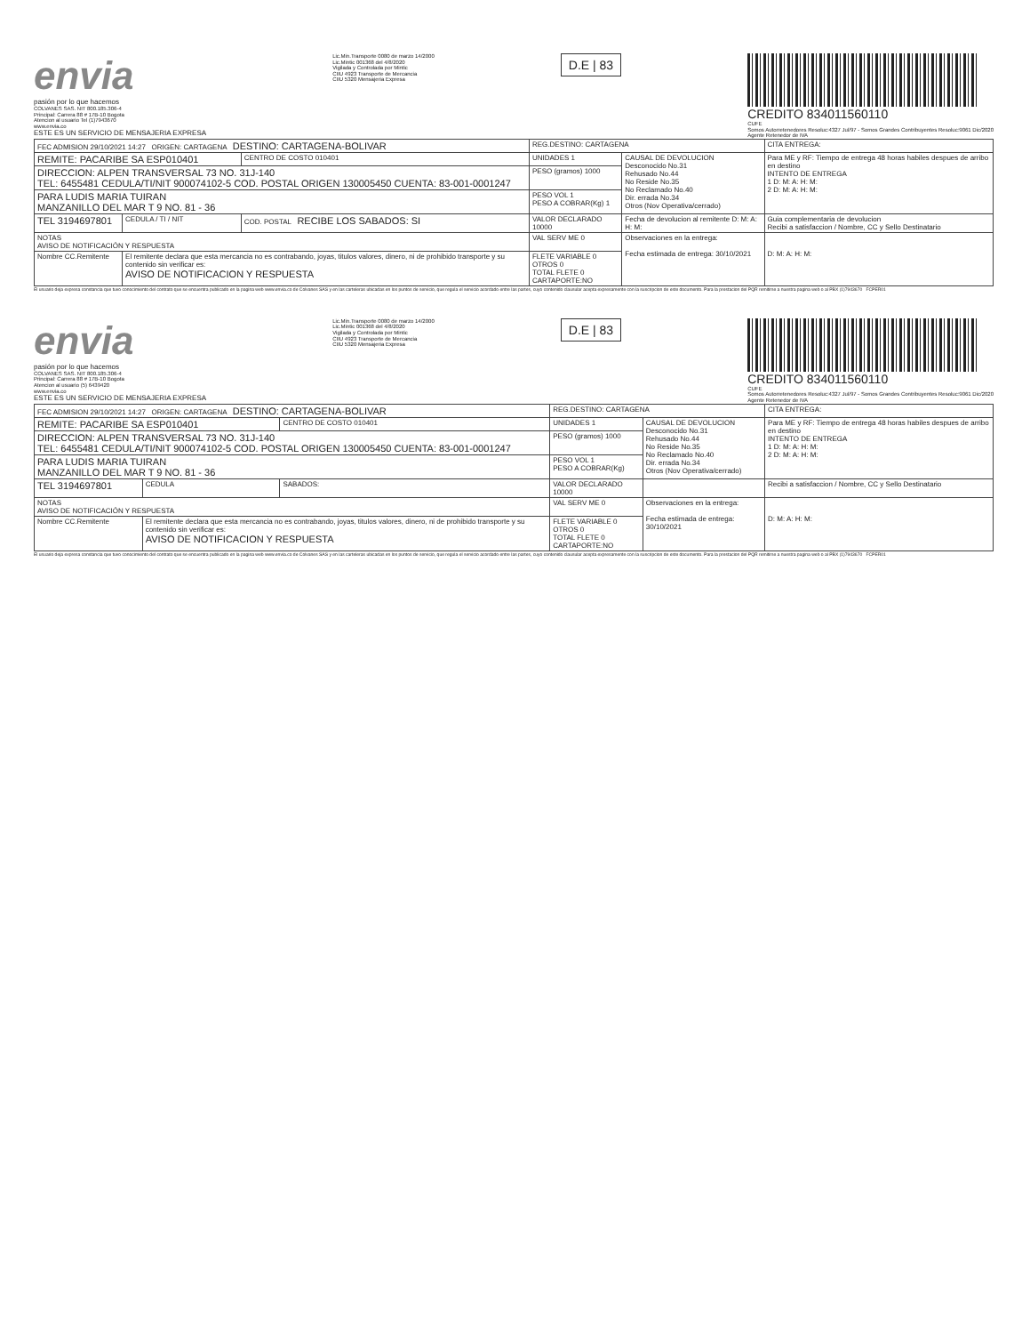envia
pasión por lo que hacemos
COLVANES SAS. NIT 800.185.306-4
Principal: Carrera 88 # 17B-10 Bogota
Atencion al usuario Tel (1)7943670
www.envia.co
ESTE ES UN SERVICIO DE MENSAJERIA EXPRESA
Lic.Min.Transporte 0080 de marzo 14/2000
Lic.Mintic 001368 del 4/8/2020
Vigilada y Controlada por Mintic
CIIU 4923 Transporte de Mercancia
CIIU 5320 Mensajeria Expresa
D.E | 83
CREDITO 834011560110
CUFE
Somos Autorretenedores Resoluc:4327 Jul/97 - Somos Grandes Contribuyentes Resoluc:9061 Dic/2020
Agente Retenedor de IVA
| FEC ADMISION 29/10/2021 14:27 ORIGEN: CARTAGENA DESTINO: CARTAGENA-BOLIVAR | | | REG.DESTINO: CARTAGENA | | CITA ENTREGA: |
| REMITE: PACARIBE SA ESP010401 | | CENTRO DE COSTO 010401 | UNIDADES 1 | CAUSAL DE DEVOLUCION Desconocido No.31 Rehusado No.44 No Reside No.35 No Reclamado No.40 Dir. errada No.34 Otros (Nov Operativa/cerrado) | Para ME y RF: Tiempo de entrega 48 horas habiles despues de arribo en destino INTENTO DE ENTREGA 1 D: M: A: H: M: 2 D: M: A: H: M: |
| DIRECCION: ALPEN TRANSVERSAL 73 NO. 31J-140 TEL: 6455481 CEDULA/TI/NIT 900074102-5 COD. POSTAL ORIGEN 130005450 CUENTA: 83-001-0001247 | | | PESO (gramos) 1000 | | |
| PARA LUDIS MARIA TUIRAN MANZANILLO DEL MAR T 9 NO. 81 - 36 | | | PESO VOL 1 PESO A COBRAR(Kg) 1 | | |
| TEL 3194697801 | CEDULA / TI / NIT | COD. POSTAL RECIBE LOS SABADOS: SI | VALOR DECLARADO 10000 | Fecha de devolucion al remitente D: M: A: H: M: | Guia complementaria de devolucion Recibi a satisfaccion / Nombre, CC y Sello Destinatario |
| NOTAS AVISO DE NOTIFICACIÓN Y RESPUESTA | | | VAL SERV ME 0 | Observaciones en la entrega: Fecha estimada de entrega: 30/10/2021 | D: M: A: H: M: |
| Nombre CC.Remitente | El remitente declara que esta mercancia no es contrabando, joyas, titulos valores, dinero, ni de prohibido transporte y su contenido sin verificar es: AVISO DE NOTIFICACION Y RESPUESTA | | FLETE VARIABLE 0 OTROS 0 TOTAL FLETE 0 CARTAPORTE:NO | | |
El usuario deja expresa constancia que tuvo conocimiento del contrato que se encuentra publicado en la pagina web www.envia.co de Colvanes SAS y en las carteleras ubicadas en los puntos de servicio, que regula el servicio acordado entre las partes, cuyo contenido clausular acepta expresamente con la suscripcion de este documento. Para la prestacion del PQR remitirse a nuestra pagina web o al PBX (1)7943670 FCPER01
envia
pasión por lo que hacemos
COLVANES SAS. NIT 800.185.306-4
Principal: Carrera 88 # 17B-10 Bogota
Atencion al usuario (5) 6439420
www.envia.co
ESTE ES UN SERVICIO DE MENSAJERIA EXPRESA
Lic.Min.Transporte 0080 de marzo 14/2000
Lic.Mintic 001368 del 4/8/2020
Vigilada y Controlada por Mintic
CIIU 4923 Transporte de Mercancia
CIIU 5320 Mensajeria Expresa
D.E | 83
CREDITO 834011560110
CUFE
Somos Autorretenedores Resoluc:4327 Jul/97 - Somos Grandes Contribuyentes Resoluc:9061 Dic/2020
Agente Retenedor de IVA
| FEC ADMISION 29/10/2021 14:27 ORIGEN: CARTAGENA DESTINO: CARTAGENA-BOLIVAR | | | REG.DESTINO: CARTAGENA | | CITA ENTREGA: |
| REMITE: PACARIBE SA ESP010401 | | CENTRO DE COSTO 010401 | UNIDADES 1 | CAUSAL DE DEVOLUCION Desconocido No.31 Rehusado No.44 No Reside No.35 No Reclamado No.40 Dir. errada No.34 Otros (Nov Operativa/cerrado) | Para ME y RF: Tiempo de entrega 48 horas habiles despues de arribo en destino INTENTO DE ENTREGA 1 D: M: A: H: M: 2 D: M: A: H: M: |
| DIRECCION: ALPEN TRANSVERSAL 73 NO. 31J-140 TEL: 6455481 CEDULA/TI/NIT 900074102-5 COD. POSTAL ORIGEN 130005450 CUENTA: 83-001-0001247 | | | PESO (gramos) 1000 | | |
| PARA LUDIS MARIA TUIRAN MANZANILLO DEL MAR T 9 NO. 81 - 36 | | | PESO VOL 1 PESO A COBRAR(Kg) | | |
| TEL 3194697801 | CEDULA | SABADOS: | VALOR DECLARADO 10000 | | Recibi a satisfaccion / Nombre, CC y Sello Destinatario |
| NOTAS AVISO DE NOTIFICACIÓN Y RESPUESTA | | | VAL SERV ME 0 | Observaciones en la entrega: Fecha estimada de entrega: 30/10/2021 | D: M: A: H: M: |
| Nombre CC.Remitente | El remitente declara que esta mercancia no es contrabando, joyas, titulos valores, dinero, ni de prohibido transporte y su contenido sin verificar es: AVISO DE NOTIFICACION Y RESPUESTA | | FLETE VARIABLE 0 OTROS 0 TOTAL FLETE 0 CARTAPORTE:NO | | |
El usuario deja expresa constancia que tuvo conocimiento del contrato que se encuentra publicado en la pagina web www.envia.co de Colvanes SAS y en las carteleras ubicadas en los puntos de servicio, que regula el servicio acordado entre las partes, cuyo contenido clausular acepta expresamente con la suscripcion de este documento. Para la prestacion del PQR remitirse a nuestra pagina web o al PBX (1)7943670 FCPER01